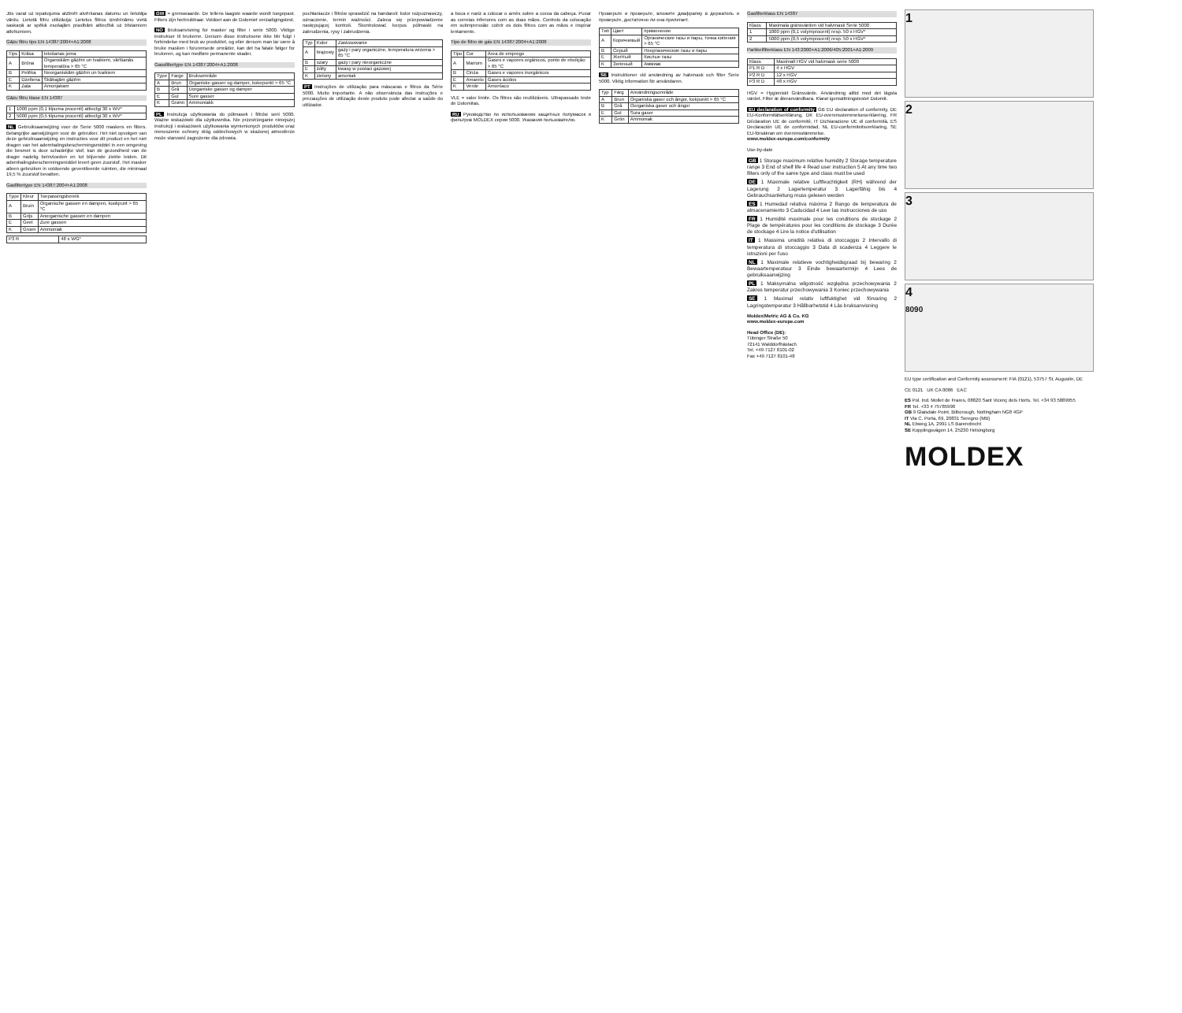Jūs varat uz iepakojuma atzīmēt atvēršanas datumu un lietotāja vārdu. Lietotā filtru utilizācija: Lietotus filtrus izmērināmu vietā saskaņā ar spēkā esošajām prasībām attiecībā uz bīstamiem atkritumiem.
Gāzu filtru tips EN 14387:2004+A1:2008
| Tips | Krāsa | Ietošanas joma |
| --- | --- | --- |
| A | Brūna | Organiskām gāzēm un tvaikiem, vārīšanās temperatūra > 65 °C |
| B | Pelēka | Neorganiskām gāzēm un tvaikiem |
| E | Dzeltena | Skābajām gāzēm |
| K | Zaļa | Amonjakam |
Gāzu filtru klase EN 14387
| 1 | 1000 ppm (0,1 tilpuma procenti) attiecīgi 30 x WV* |
| 2 | 5000 ppm (0,5 tilpuma procenti) attiecīgi 30 x WV* |
NL Gebruiksaanwijzing voor de Serie 5000 maskers en filters. Belangrijke aanwijzingen voor de gebruiker. Het niet opvolgen van deze gebruiksaanwijzing en instructies voor dit product en het niet dragen van het ademhalingsbeschermingsmiddel in een omgeving die besmet is door schadelijke stof, kan de gezondheid van de drager nadelig beïnvloeden en tot blijvende ziekte leiden. Dit ademhalingsbeschermingsmiddel levert geen zuurstof. Het masker alleen gebruiken in voldoende geventileerde ruimten, die minimaal 19,5 % zuurstof bevatten.
Gasfiltertype EN 14387:2004+A1:2008
| Type | Kleur | Toepassingsbereik |
| --- | --- | --- |
| A | Bruin | Organische gassen en dampen, kookpunt > 65 °C |
| B | Grijs | Anorganische gassen en dampen |
| E | Geel | Zure gassen |
| K | Groen | Ammoniak |
| P3 R | 48 x WG* |
GW = grenswaarde. De tellens laagste waarde wordt toegepast. Filters zijn herbruikbaar. Voldoet aan de Dolomiet verzadigingstest.
NO Bruksanvisning for masker og filter i serie 5000. Viktige instrukser til brukerne. Dersom disse instruksene ikke blir fulgt i forbindelse med bruk av produktet, og eller dersom man lar være å bruke masken i forurensede områder, kan det ha fatale følger for brukeren, og kan medføre permanente skader.
Gassfiltertype EN 14387:2004+A1:2008
| Type | Farge | Bruksområde |
| --- | --- | --- |
| A | Brun | Organiske gasser og damper, kokepunkt > 65 °C |
| B | Grå | Uorganiske gasser og damper |
| E | Gul | Sure gasser |
| K | Grønn | Ammoniakk |
PL Instrukcja użytkowania do półmasek i filtrów serii 5000. Ważne wskazówki dla użytkownika. Nie przestrzeganie niniejszej instrukcji i wskazówek użytkowania wymienionych produktów oraz nienoszenie ochrony dróg oddechowych w skażonej atmosferze może stanowić zagrożenie dla zdrowia.
pochłaniacze i filtrów sprawdzić na bandaroli: kolor rozpoznawczy, oznaczenie, termin ważności. Zaleca się przepowiadzenie następującej kontroli. Skontrolować korpus półmaski na zabrudzenia, rysy i zabrudzenia.
| Typ | Kolor | Zastosowanie |
| --- | --- | --- |
| A | brązowy | gazy i pary organiczne, temperatura wrzenia > 65 °C |
| B | szary | gazy i pary nieorganiczne |
| E | żółty | kwasy w postaci gazowej |
| K | zielony | amoniak |
PT Instruções de utilização para máscaras e filtros da Série 5000. Muito importante. A não observância das instruções e precauções de utilização deste produto pode afectar a saúde do utilizador.
a boca e nariz a colocar o arnês sobre a coroa da cabeça. Puxar as correias inferiores com as duas mãos. Controlo da colocação em submpressão: cobrir os dois filtros com as mãos e inspirar lentamente.
Tipo de filtro de gás EN 14387:2004+A1:2008
| Tipo | Cor | Área de emprego |
| --- | --- | --- |
| A | Marrom | Gases e vapores orgânicos, ponto de ebulição > 65 °C |
| B | Cinza | Gases e vapores inorgânicos |
| E | Amarelo | Gases ácidos |
| K | Verde | Amoníaco |
VLE = valor limite. Os filtros são reutilizáveis. Ultrapassado teste de Dolomitas.
RU Руководство по использованию защитных полумасок и фильтров MOLDEX серии 5000. Указания пользователю.
Проверьте и проверьте, вложите диафрагму в держатель и проверьте, достаточно ли она прилегает.
| Тип | Цвет | применение |
| --- | --- | --- |
| A | Коричневый | Органические газы и пары, точка кипения > 65 °C |
| B | Серый | Неорганические газы и пары |
| E | Желтый | Кислые газы |
| K | Зеленый | Аммиак |
SE Instruktioner vid användning av halvmask och filter Serie 5000. Viktig information för användaren.
| Typ | Färg | Användningsområde |
| --- | --- | --- |
| A | Brun | Organiska gaser och ångor, kokpunkt > 65 °C |
| B | Grå | Oorganiska gaser och ångor |
| E | Gul | Sura gaser |
| K | Grön | Ammoniak |
Gasfilterklass EN 14387
| Klass | Maximala gränsvärden vid halvmask Serie 5000 |
| --- | --- |
| 1 | 1000 ppm (0,1 volymprocent) resp. 50 x HGV* |
| 2 | 5000 ppm (0,5 volymprocent) resp. 50 x HGV* |
Partikelfilterklass EN 143:2000+A1:2006/405:2001+A1:2009
| Klass | Maximalt HGV vid halvmask serie 5000 |
| --- | --- |
| P1 R D | 4 x HGV |
| P2 R D | 12 x HGV |
| P3 R D | 48 x HGV |
HGV = Hygieniskt Gränsvärde. Användning alltid med det lägsta värdet. Filter är återanvändbara. Klarat igensättningstestet Dolomit.
EU declaration of conformity GB EU declaration of conformity, DE EU-Konformitätserklärung, DK EU-overensstemmelseserklæring, FR Déclaration UE de conformité, IT Dichiarazione UE di conformità, ES Declaración UE de conformidad, NL EU-conformiteitsverklaring, SE EU-försäkran om överensstämmelse.
www.moldex-europe.com/conformity
Use-by-date
GB 1 Storage maximum relative humidity 2 Storage temperature range 3 End of shelf life 4 Read user instruction 5 At any time two filters only of the same type and class must be used
DE 1 Maximale relative Luftfeuchtigkeit (RH) während der Lagerung 2 Lagertemperatur 3 Lagerfähig bis 4 Gebrauchsanleitung muss gelesen werden
ES 1 Humedad relativa máxima 2 Rango de temperatura de almacenamiento 3 Caducidad 4 Leer las instrucciones de uso
FR 1 Humidité maximale pour les conditions de stockage 2 Plage de températures pour les conditions de stockage 3 Durée de stockage 4 Lire la notice d'utilisation
IT 1 Massima umidità relativa di stoccaggio 2 Intervallo di temperatura di stoccaggio 3 Data di scadenza 4 Leggere le istruzioni per l'uso
NL 1 Maximale relatieve vochtigheidsgraad bij bewaring 2 Bewaartemperatuur 3 Einde bewaartermijn 4 Lees de gebruiksaanwijzing
PL 1 Maksymalna wilgotność względna przechowywania 2 Zakres temperatur przechowywania 3 Koniec przechowywania
SE 1 Maximal relativ luftfuktighet vid förvaring 2 Lagringstemperatur 3 Hållbarhetstid 4 Läs bruksanvisning
Moldex/Metric AG & Co. KG
www.moldex-europe.com
Head Office (DE):
Tübinger Straße 50
72141 Walddorfhäslach
Tel. +49 7127 8101-02
Fax +49 7127 8101-48
1
2
3
4
8090
EU type certification and Conformity assessment: FIA (0121), 53757 St. Augustin, DE
CE 0121 UK CA 0086 EAC
ES Pol. Ind. Mollet de Frares, 08620 Sant Vicenç dels Horts. Tel. +34 93 5889955
FR Tel. +33 4 75785990
GB 9 Glaisdale Point, Bilborough, Nottingham NG8 4GP
IT Via C. Porta, 69, 20831 Seregno (MB)
NL Ebweg 1A, 2991 LS Barendrecht
SE Kopplingsvägen 14, 25230 Helsingborg
MOLDEX